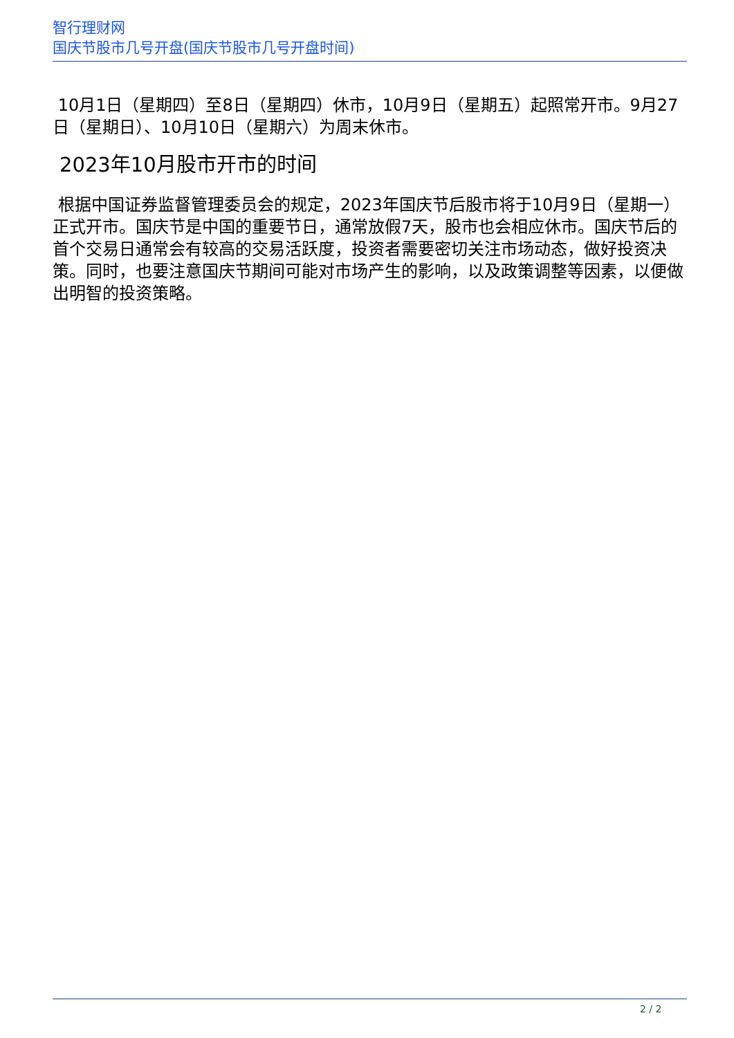智行理财网
国庆节股市几号开盘(国庆节股市几号开盘时间)
10月1日（星期四）至8日（星期四）休市，10月9日（星期五）起照常开市。9月27日（星期日）、10月10日（星期六）为周末休市。
2023年10月股市开市的时间
根据中国证券监督管理委员会的规定，2023年国庆节后股市将于10月9日（星期一）正式开市。国庆节是中国的重要节日，通常放假7天，股市也会相应休市。国庆节后的首个交易日通常会有较高的交易活跃度，投资者需要密切关注市场动态，做好投资决策。同时，也要注意国庆节期间可能对市场产生的影响，以及政策调整等因素，以便做出明智的投资策略。
2 / 2